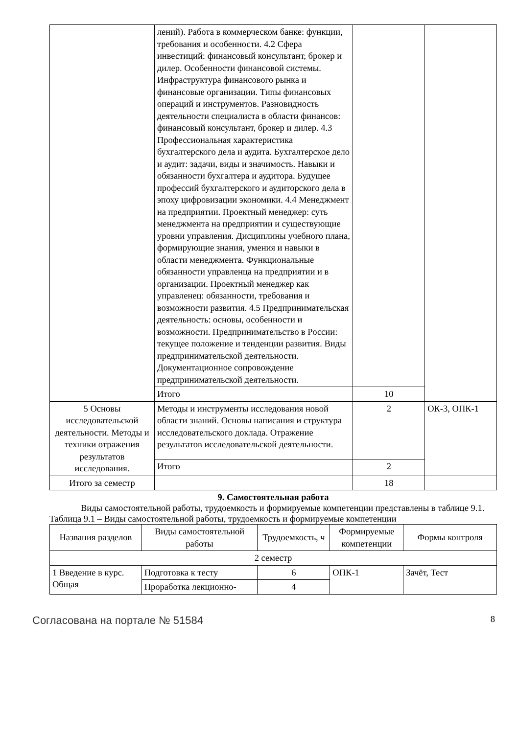| | лений). Работа в коммерческом банке: функции, требования и особенности. 4.2 Сфера инвестиций: финансовый консультант, брокер и дилер. Особенности финансовой системы. Инфраструктура финансового рынка и финансовые организации. Типы финансовых операций и инструментов. Разновидность деятельности специалиста в области финансов: финансовый консультант, брокер и дилер. 4.3 Профессиональная характеристика бухгалтерского дела и аудита. Бухгалтерское дело и аудит: задачи, виды и значимость. Навыки и обязанности бухгалтера и аудитора. Будущее профессий бухгалтерского и аудиторского дела в эпоху цифровизации экономики. 4.4 Менеджмент на предприятии. Проектный менеджер: суть менеджмента на предприятии и существующие уровни управления. Дисциплины учебного плана, формирующие знания, умения и навыки в области менеджмента. Функциональные обязанности управленца на предприятии и в организации. Проектный менеджер как управленец: обязанности, требования и возможности развития. 4.5 Предпринимательская деятельность: основы, особенности и возможности. Предпринимательство в России: текущее положение и тенденции развития. Виды предпринимательской деятельности. Документационное сопровождение предпринимательской деятельности. | | |
| | Итого | 10 | |
| 5 Основы исследовательской деятельности. Методы и техники отражения результатов исследования. | Методы и инструменты исследования новой области знаний. Основы написания и структура исследовательского доклада. Отражение результатов исследовательской деятельности. | 2 | ОК-3, ОПК-1 |
| | Итого | 2 | |
| Итого за семестр | | 18 | |
9. Самостоятельная работа
Виды самостоятельной работы, трудоемкость и формируемые компетенции представлены в таблице 9.1.
Таблица 9.1 – Виды самостоятельной работы, трудоемкость и формируемые компетенции
| Названия разделов | Виды самостоятельной работы | Трудоемкость, ч | Формируемые компетенции | Формы контроля |
| --- | --- | --- | --- | --- |
| 2 семестр | | | | |
| 1 Введение в курс. Общая | Подготовка к тесту | 6 | ОПК-1 | Зачёт, Тест |
| | Проработка лекционно- | 4 | | |
Согласована на портале № 51584 8